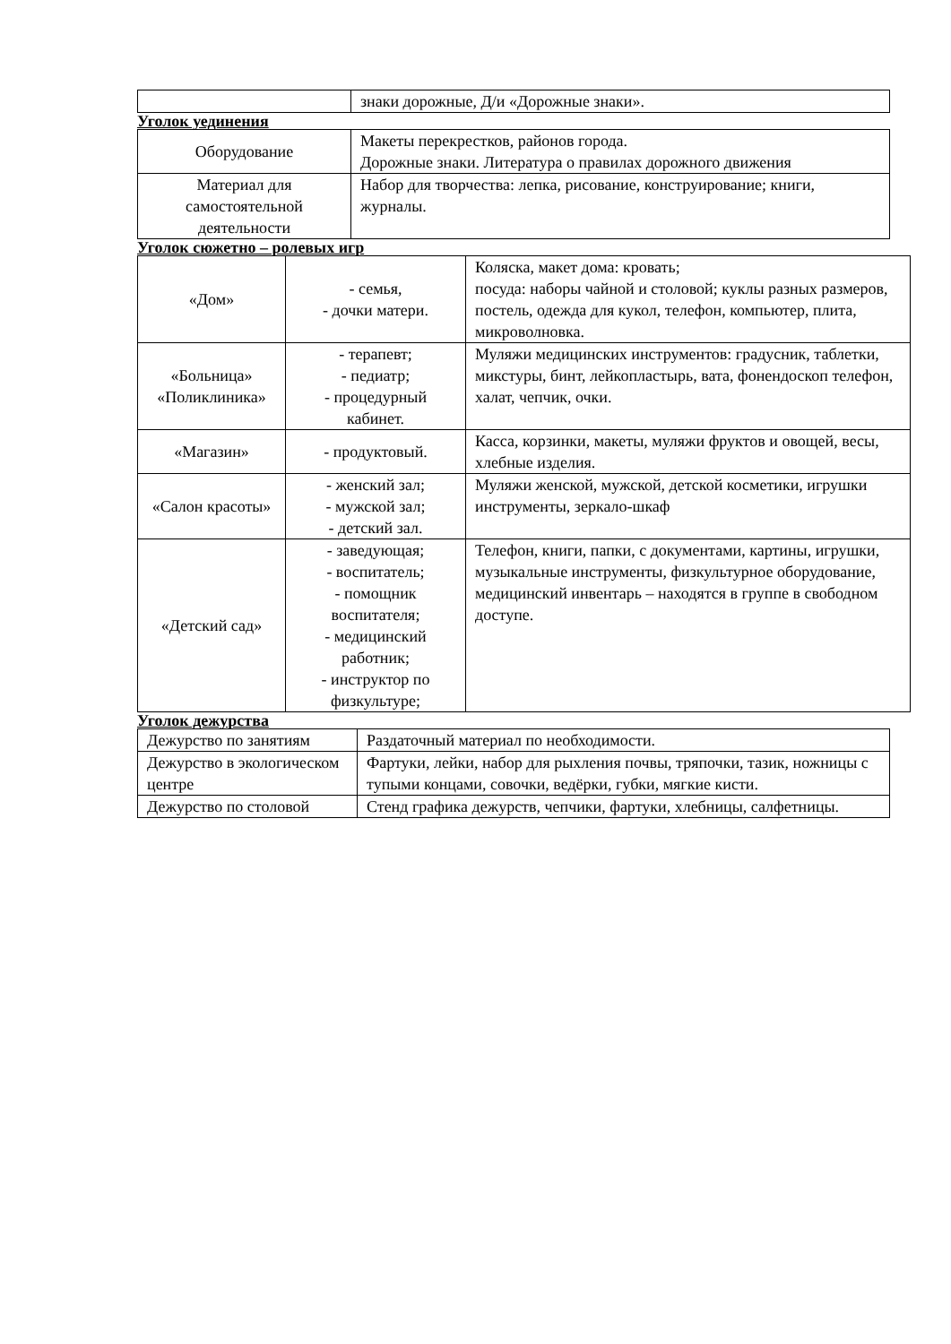| | знаки дорожные, Д/и «Дорожные знаки». |
Уголок уединения
| Оборудование | Макеты перекрестков, районов города. Дорожные знаки. Литература о правилах дорожного движения |
| Материал для самостоятельной деятельности | Набор для творчества: лепка, рисование, конструирование; книги, журналы. |
Уголок сюжетно – ролевых игр
| «Дом» | - семья, - дочки матери. | Коляска, макет дома: кровать; посуда: наборы чайной и столовой; куклы разных размеров, постель, одежда для кукол, телефон, компьютер, плита, микроволновка. |
| «Больница» «Поликлиника» | - терапевт; - педиатр; - процедурный кабинет. | Муляжи медицинских инструментов: градусник, таблетки, микстуры, бинт, лейкопластырь, вата, фонендоскоп телефон, халат, чепчик, очки. |
| «Магазин» | - продуктовый. | Касса, корзинки, макеты, муляжи фруктов и овощей, весы, хлебные изделия. |
| «Салон красоты» | - женский зал; - мужской зал; - детский зал. | Муляжи женской, мужской, детской косметики, игрушки инструменты, зеркало-шкаф |
| «Детский сад» | - заведующая; - воспитатель; - помощник воспитателя; - медицинский работник; - инструктор по физкультуре; | Телефон, книги, папки, с документами, картины, игрушки, музыкальные инструменты, физкультурное оборудование, медицинский инвентарь – находятся в группе в свободном доступе. |
Уголок дежурства
| Дежурство по занятиям | Раздаточный материал по необходимости. |
| Дежурство в экологическом центре | Фартуки, лейки, набор для рыхления почвы, тряпочки, тазик, ножницы с тупыми концами, совочки, ведёрки, губки, мягкие кисти. |
| Дежурство по столовой | Стенд графика дежурств, чепчики, фартуки, хлебницы, салфетницы. |